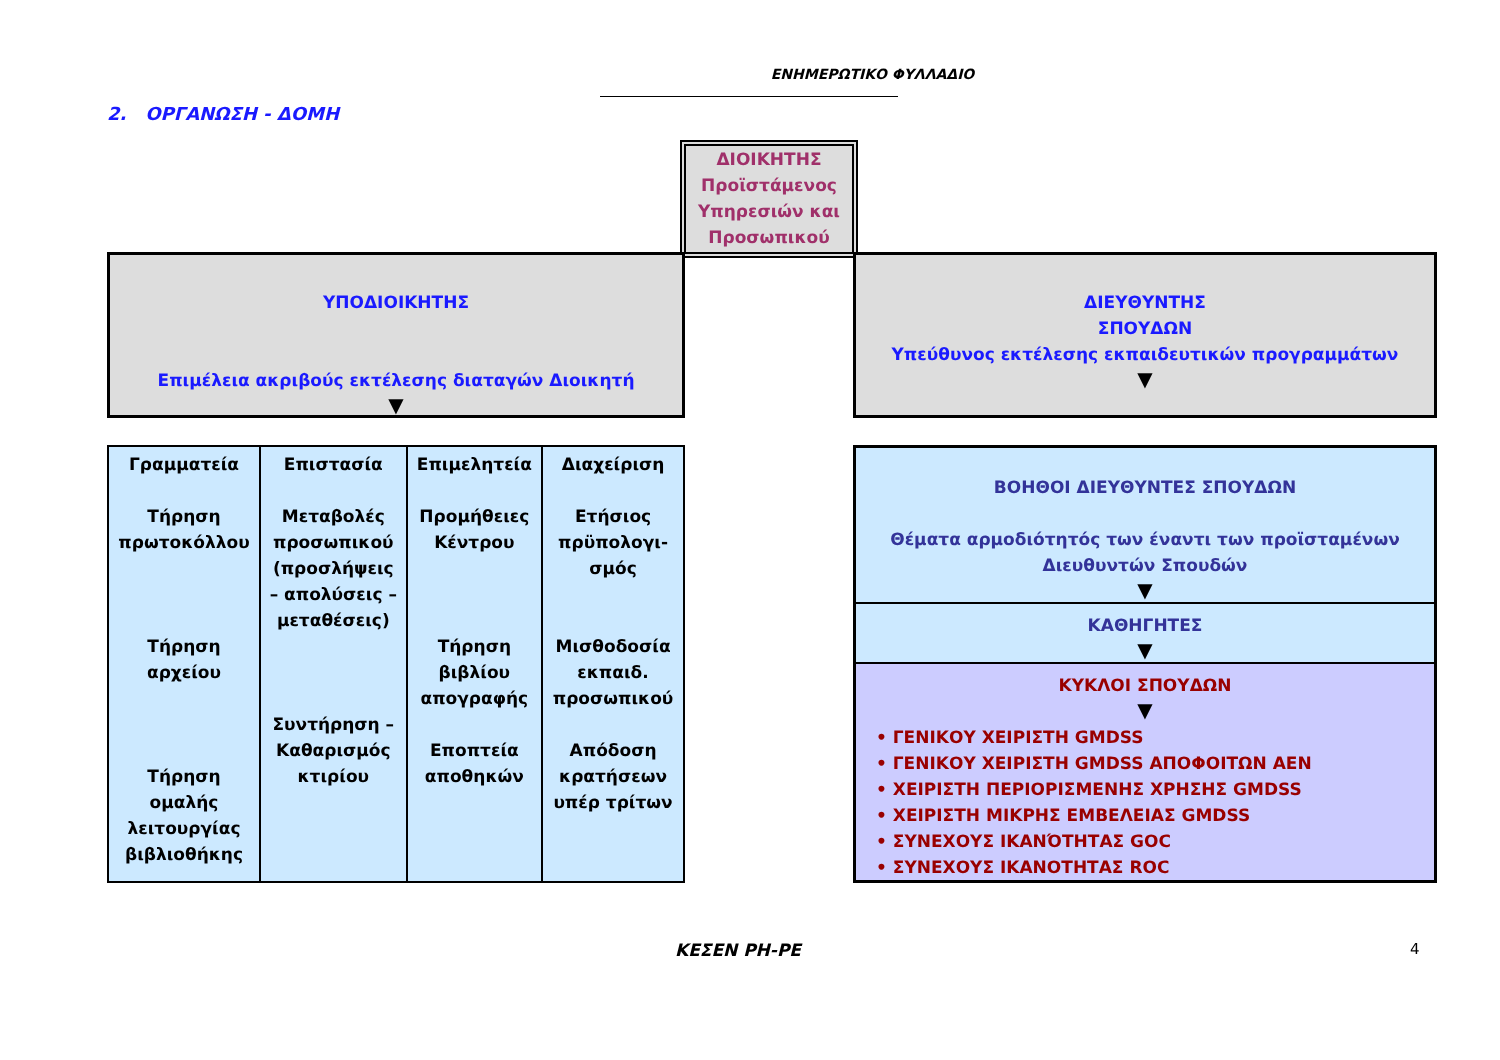ΕΝΗΜΕΡΩΤΙΚΟ ΦΥΛΛΑΔΙΟ
2. ΟΡΓΑΝΩΣΗ - ΔΟΜΗ
ΔΙΟΙΚΗΤΗΣ
Προϊστάμενος Υπηρεσιών και Προσωπικού
ΥΠΟΔΙΟΙΚΗΤΗΣ
Επιμέλεια ακριβούς εκτέλεσης διαταγών Διοικητή
▼
ΔΙΕΥΘΥΝΤΗΣ
ΣΠΟΥΔΩΝ
Υπεύθυνος εκτέλεσης εκπαιδευτικών προγραμμάτων
▼
| Γραμματεία Τήρηση πρωτοκόλλου Τήρηση αρχείου Τήρηση ομαλής λειτουργίας βιβλιοθήκης | Επιστασία Μεταβολές προσωπικού (προσλήψεις – απολύσεις – μεταθέσεις) Συντήρηση – Καθαρισμός κτιρίου | Επιμελητεία Προμήθειες Κέντρου Τήρηση βιβλίου απογραφής Εποπτεία αποθηκών | Διαχείριση Ετήσιος πρϋπολογι-σμός Μισθοδοσία εκπαιδ. προσωπικού Απόδοση κρατήσεων υπέρ τρίτων |
ΒΟΗΘΟΙ ΔΙΕΥΘΥΝΤΕΣ ΣΠΟΥΔΩΝ
Θέματα αρμοδιότητός των έναντι των προϊσταμένων Διευθυντών Σπουδών
▼
ΚΑΘΗΓΗΤΕΣ
▼
ΚΥΚΛΟΙ ΣΠΟΥΔΩΝ
▼
• ΓΕΝΙΚΟΥ ΧΕΙΡΙΣΤΗ GMDSS
• ΓΕΝΙΚΟΥ ΧΕΙΡΙΣΤΗ GMDSS ΑΠΟΦΟΙΤΩΝ ΑΕΝ
• ΧΕΙΡΙΣΤΗ ΠΕΡΙΟΡΙΣΜΕΝΗΣ ΧΡΗΣΗΣ GMDSS
• ΧΕΙΡΙΣΤΗ ΜΙΚΡΗΣ ΕΜΒΕΛΕΙΑΣ GMDSS
• ΣΥΝΕΧΟΥΣ ΙΚΑΝΌΤΗΤΑΣ GOC
• ΣΥΝΕΧΟΥΣ ΙΚΑΝΟΤΗΤΑΣ ROC
ΚΕΣΕΝ ΡΗ-ΡΕ 4